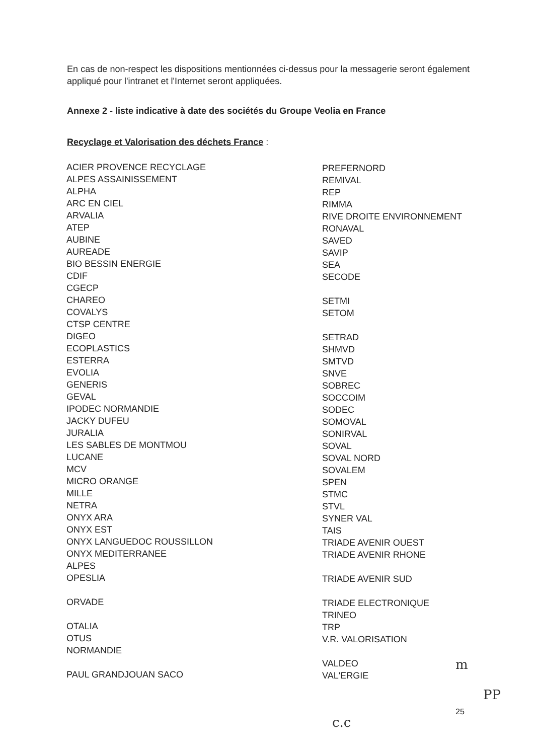En cas de non-respect les dispositions mentionnées ci-dessus pour la messagerie seront également appliqué pour l'intranet et l'Internet seront appliquées.
Annexe 2 - liste indicative à date des sociétés du Groupe Veolia en France
Recyclage et Valorisation des déchets France :
ACIER PROVENCE RECYCLAGE
ALPES ASSAINISSEMENT
ALPHA
ARC EN CIEL
ARVALIA
ATEP
AUBINE
AUREADE
BIO BESSIN ENERGIE
CDIF
CGECP
CHAREO
COVALYS
CTSP CENTRE
DIGEO
ECOPLASTICS
ESTERRA
EVOLIA
GENERIS
GEVAL
IPODEC NORMANDIE
JACKY DUFEU
JURALIA
LES SABLES DE MONTMOU
LUCANE
MCV
MICRO ORANGE
MILLE
NETRA
ONYX ARA
ONYX EST
ONYX LANGUEDOC ROUSSILLON
ONYX MEDITERRANEE
ALPES
OPESLIA
ORVADE
OTALIA
OTUS
NORMANDIE
PAUL GRANDJOUAN SACO
PREFERNORD
REMIVAL
REP
RIMMA
RIVE DROITE ENVIRONNEMENT
RONAVAL
SAVED
SAVIP
SEA
SECODE
SETMI
SETOM
SETRAD
SHMVD
SMTVD
SNVE
SOBREC
SOCCOIM
SODEC
SOMOVAL
SONIRVAL
SOVAL
SOVAL NORD
SOVALEM
SPEN
STMC
STVL
SYNER VAL
TAIS
TRIADE AVENIR OUEST
TRIADE AVENIR RHONE
TRIADE AVENIR SUD
TRIADE ELECTRONIQUE
TRINEO
TRP
V.R. VALORISATION
VALDEO
VAL'ERGIE
25
m
PP
c.c